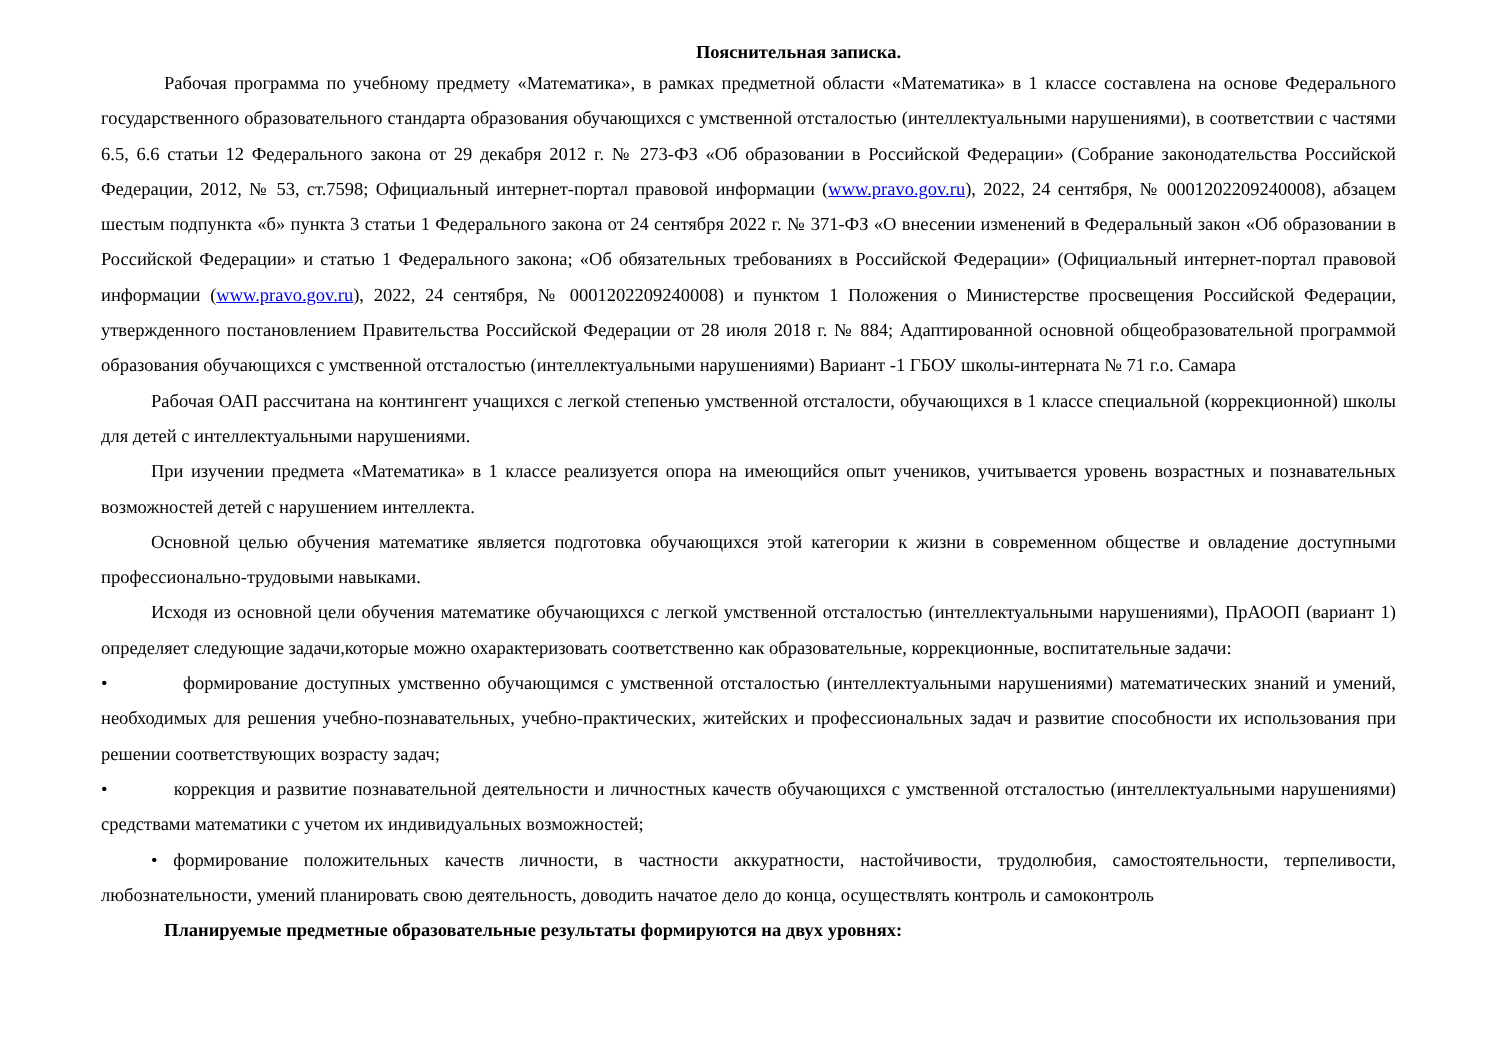Пояснительная записка.
Рабочая программа по учебному предмету «Математика», в рамках предметной области «Математика» в 1 классе составлена на основе Федерального государственного образовательного стандарта образования обучающихся с умственной отсталостью (интеллектуальными нарушениями), в соответствии с частями 6.5, 6.6 статьи 12 Федерального закона от 29 декабря 2012 г. № 273-ФЗ «Об образовании в Российской Федерации» (Собрание законодательства Российской Федерации, 2012, № 53, ст.7598; Официальный интернет-портал правовой информации (www.pravo.gov.ru), 2022, 24 сентября, № 0001202209240008), абзацем шестым подпункта «б» пункта 3 статьи 1 Федерального закона от 24 сентября 2022 г. № 371-ФЗ «О внесении изменений в Федеральный закон «Об образовании в Российской Федерации» и статью 1 Федерального закона; «Об обязательных требованиях в Российской Федерации» (Официальный интернет-портал правовой информации (www.pravo.gov.ru), 2022, 24 сентября, № 0001202209240008) и пунктом 1 Положения о Министерстве просвещения Российской Федерации, утвержденного постановлением Правительства Российской Федерации от 28 июля 2018 г. № 884; Адаптированной основной общеобразовательной программой образования обучающихся с умственной отсталостью (интеллектуальными нарушениями) Вариант -1 ГБОУ школы-интерната № 71 г.о. Самара
Рабочая ОАП рассчитана на контингент учащихся с легкой степенью умственной отсталости, обучающихся в 1 классе специальной (коррекционной) школы для детей с интеллектуальными нарушениями.
При изучении предмета «Математика» в 1 классе реализуется опора на имеющийся опыт учеников, учитывается уровень возрастных и познавательных возможностей детей с нарушением интеллекта.
Основной целью обучения математике является подготовка обучающихся этой категории к жизни в современном обществе и овладение доступными профессионально-трудовыми навыками.
Исходя из основной цели обучения математике обучающихся с легкой умственной отсталостью (интеллектуальными нарушениями), ПрАООП (вариант 1) определяет следующие задачи,которые можно охарактеризовать соответственно как образовательные, коррекционные, воспитательные задачи:
• формирование доступных умственно обучающимся с умственной отсталостью (интеллектуальными нарушениями) математических знаний и умений, необходимых для решения учебно-познавательных, учебно-практических, житейских и профессиональных задач и развитие способности их использования при решении соответствующих возрасту задач;
• коррекция и развитие познавательной деятельности и личностных качеств обучающихся с умственной отсталостью (интеллектуальными нарушениями) средствами математики с учетом их индивидуальных возможностей;
• формирование положительных качеств личности, в частности аккуратности, настойчивости, трудолюбия, самостоятельности, терпеливости, любознательности, умений планировать свою деятельность, доводить начатое дело до конца, осуществлять контроль и самоконтроль
Планируемые предметные образовательные результаты формируются на двух уровнях: